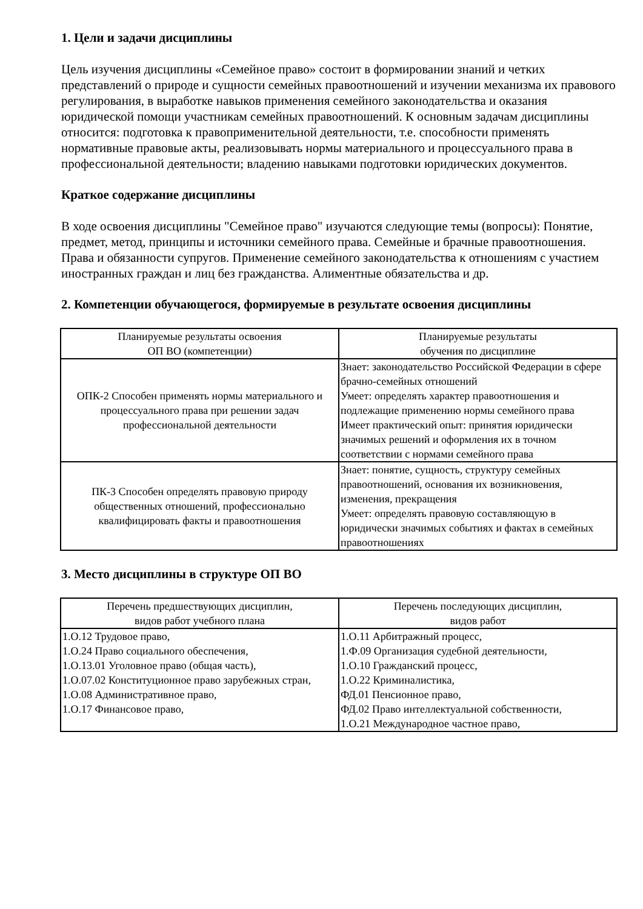1. Цели и задачи дисциплины
Цель изучения дисциплины «Семейное право» состоит в формировании знаний и четких представлений о природе и сущности семейных правоотношений и изучении механизма их правового регулирования, в выработке навыков применения семейного законодательства и оказания юридической помощи участникам семейных правоотношений. К основным задачам дисциплины относится: подготовка к правоприменительной деятельности, т.е. способности применять нормативные правовые акты, реализовывать нормы материального и процессуального права в профессиональной деятельности; владению навыками подготовки юридических документов.
Краткое содержание дисциплины
В ходе освоения дисциплины "Семейное право" изучаются следующие темы (вопросы): Понятие, предмет, метод, принципы и источники семейного права. Семейные и брачные правоотношения. Права и обязанности супругов. Применение семейного законодательства к отношениям с участием иностранных граждан и лиц без гражданства. Алиментные обязательства и др.
2. Компетенции обучающегося, формируемые в результате освоения дисциплины
| Планируемые результаты освоения ОП ВО (компетенции) | Планируемые результаты обучения по дисциплине |
| --- | --- |
| ОПК-2 Способен применять нормы материального и процессуального права при решении задач профессиональной деятельности | Знает: законодательство Российской Федерации в сфере брачно-семейных отношений Умеет: определять характер правоотношения и подлежащие применению нормы семейного права Имеет практический опыт: принятия юридически значимых решений и оформления их в точном соответствии с нормами семейного права |
| ПК-3 Способен определять правовую природу общественных отношений, профессионально квалифицировать факты и правоотношения | Знает: понятие, сущность, структуру семейных правоотношений, основания их возникновения, изменения, прекращения Умеет: определять правовую составляющую в юридически значимых событиях и фактах в семейных правоотношениях |
3. Место дисциплины в структуре ОП ВО
| Перечень предшествующих дисциплин, видов работ учебного плана | Перечень последующих дисциплин, видов работ |
| --- | --- |
| 1.О.12 Трудовое право, 1.О.24 Право социального обеспечения, 1.О.13.01 Уголовное право (общая часть), 1.О.07.02 Конституционное право зарубежных стран, 1.О.08 Административное право, 1.О.17 Финансовое право, | 1.О.11 Арбитражный процесс, 1.Ф.09 Организация судебной деятельности, 1.О.10 Гражданский процесс, 1.О.22 Криминалистика, ФД.01 Пенсионное право, ФД.02 Право интеллектуальной собственности, 1.О.21 Международное частное право, |